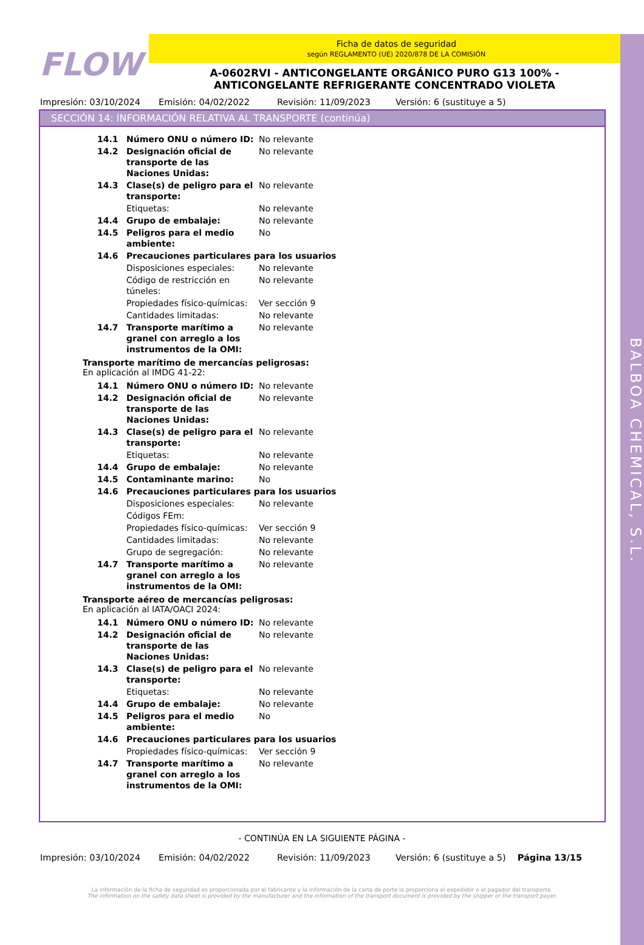BALBOA CHEMICAL, S.L.
FLOW
Ficha de datos de seguridad
según REGLAMENTO (UE) 2020/878 DE LA COMISIÓN
A-0602RVI - ANTICONGELANTE ORGÁNICO PURO G13 100% -
ANTICONGELANTE REFRIGERANTE CONCENTRADO VIOLETA
Impresión: 03/10/2024 Emisión: 04/02/2022 Revisión: 11/09/2023 Versión: 6 (sustituye a 5)
SECCIÓN 14: INFORMACIÓN RELATIVA AL TRANSPORTE (continúa)
| 14.1 | Número ONU o número ID: | No relevante |
| 14.2 | Designación oficial de transporte de las Naciones Unidas: | No relevante |
| 14.3 | Clase(s) de peligro para el transporte: | No relevante |
| | Etiquetas: | No relevante |
| 14.4 | Grupo de embalaje: | No relevante |
| 14.5 | Peligros para el medio ambiente: | No |
| 14.6 | Precauciones particulares para los usuarios | |
| | Disposiciones especiales: | No relevante |
| | Código de restricción en túneles: | No relevante |
| | Propiedades físico-químicas: | Ver sección 9 |
| | Cantidades limitadas: | No relevante |
| 14.7 | Transporte marítimo a granel con arreglo a los instrumentos de la OMI: | No relevante |
Transporte marítimo de mercancías peligrosas:
En aplicación al IMDG 41-22:
| 14.1 | Número ONU o número ID: | No relevante |
| 14.2 | Designación oficial de transporte de las Naciones Unidas: | No relevante |
| 14.3 | Clase(s) de peligro para el transporte: | No relevante |
| | Etiquetas: | No relevante |
| 14.4 | Grupo de embalaje: | No relevante |
| 14.5 | Contaminante marino: | No |
| 14.6 | Precauciones particulares para los usuarios | |
| | Disposiciones especiales: | No relevante |
| | Códigos FEm: | |
| | Propiedades físico-químicas: | Ver sección 9 |
| | Cantidades limitadas: | No relevante |
| | Grupo de segregación: | No relevante |
| 14.7 | Transporte marítimo a granel con arreglo a los instrumentos de la OMI: | No relevante |
Transporte aéreo de mercancías peligrosas:
En aplicación al IATA/OACI 2024:
| 14.1 | Número ONU o número ID: | No relevante |
| 14.2 | Designación oficial de transporte de las Naciones Unidas: | No relevante |
| 14.3 | Clase(s) de peligro para el transporte: | No relevante |
| | Etiquetas: | No relevante |
| 14.4 | Grupo de embalaje: | No relevante |
| 14.5 | Peligros para el medio ambiente: | No |
| 14.6 | Precauciones particulares para los usuarios | |
| | Propiedades físico-químicas: | Ver sección 9 |
| 14.7 | Transporte marítimo a granel con arreglo a los instrumentos de la OMI: | No relevante |
- CONTINÚA EN LA SIGUIENTE PÁGINA -
Impresión: 03/10/2024 Emisión: 04/02/2022 Revisión: 11/09/2023 Versión: 6 (sustituye a 5) Página 13/15
La información de la ficha de seguridad es proporcionada por el fabricante y la información de la carta de porte la proporciona el expedidor o el pagador del transporte.
The information on the safety data sheet is provided by the manufacturer and the information of the transport document is provided by the shipper or the transport payer.